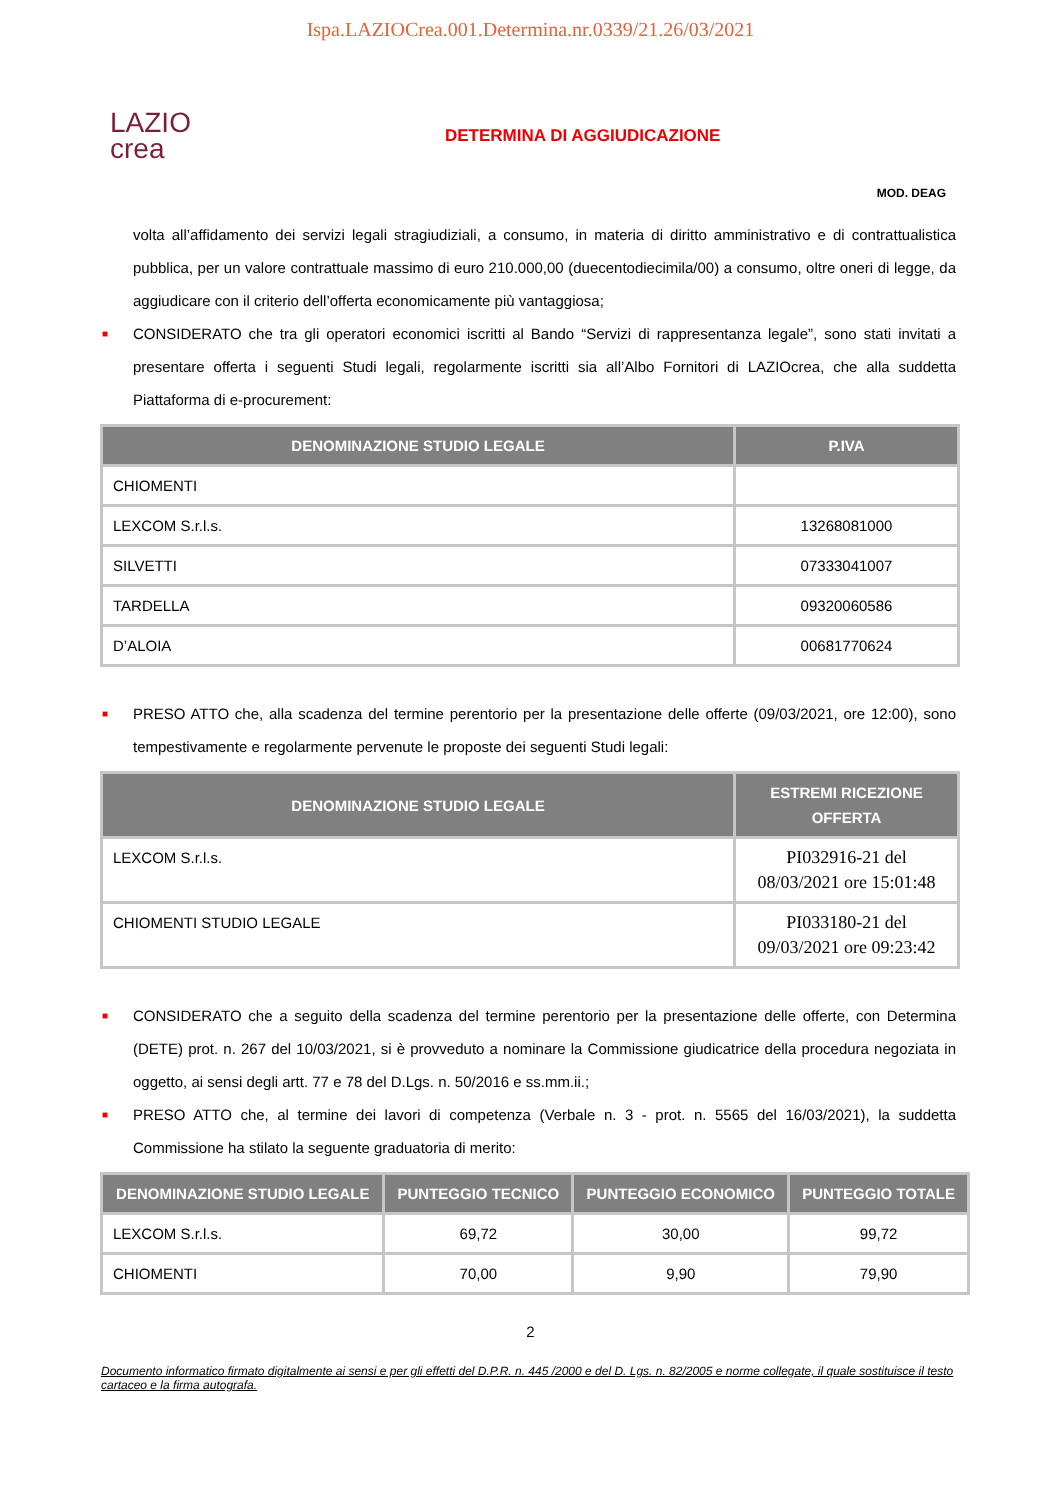Ispa.LAZIOCrea.001.Determina.nr.0339/21.26/03/2021
LAZIO
crea
DETERMINA DI AGGIUDICAZIONE
MOD. DEAG
volta all’affidamento dei servizi legali stragiudiziali, a consumo, in materia di diritto amministrativo e di contrattualistica pubblica, per un valore contrattuale massimo di euro 210.000,00 (duecentodiecimila/00) a consumo, oltre oneri di legge, da aggiudicare con il criterio dell’offerta economicamente più vantaggiosa;
■ CONSIDERATO che tra gli operatori economici iscritti al Bando “Servizi di rappresentanza legale”, sono stati invitati a presentare offerta i seguenti Studi legali, regolarmente iscritti sia all’Albo Fornitori di LAZIOcrea, che alla suddetta Piattaforma di e-procurement:
| DENOMINAZIONE STUDIO LEGALE | P.IVA |
| --- | --- |
| CHIOMENTI | |
| LEXCOM S.r.l.s. | 13268081000 |
| SILVETTI | 07333041007 |
| TARDELLA | 09320060586 |
| D’ALOIA | 00681770624 |
■ PRESO ATTO che, alla scadenza del termine perentorio per la presentazione delle offerte (09/03/2021, ore 12:00), sono tempestivamente e regolarmente pervenute le proposte dei seguenti Studi legali:
| DENOMINAZIONE STUDIO LEGALE | ESTREMI RICEZIONE OFFERTA |
| --- | --- |
| LEXCOM S.r.l.s. | PI032916-21 del 08/03/2021 ore 15:01:48 |
| CHIOMENTI STUDIO LEGALE | PI033180-21 del 09/03/2021 ore 09:23:42 |
■ CONSIDERATO che a seguito della scadenza del termine perentorio per la presentazione delle offerte, con Determina (DETE) prot. n. 267 del 10/03/2021, si è provveduto a nominare la Commissione giudicatrice della procedura negoziata in oggetto, ai sensi degli artt. 77 e 78 del D.Lgs. n. 50/2016 e ss.mm.ii.;
■ PRESO ATTO che, al termine dei lavori di competenza (Verbale n. 3 - prot. n. 5565 del 16/03/2021), la suddetta Commissione ha stilato la seguente graduatoria di merito:
| DENOMINAZIONE STUDIO LEGALE | PUNTEGGIO TECNICO | PUNTEGGIO ECONOMICO | PUNTEGGIO TOTALE |
| --- | --- | --- | --- |
| LEXCOM S.r.l.s. | 69,72 | 30,00 | 99,72 |
| CHIOMENTI | 70,00 | 9,90 | 79,90 |
2
Documento informatico firmato digitalmente ai sensi e per gli effetti del D.P.R. n. 445 /2000 e del D. Lgs. n. 82/2005 e norme collegate, il quale sostituisce il testo cartaceo e la firma autografa.